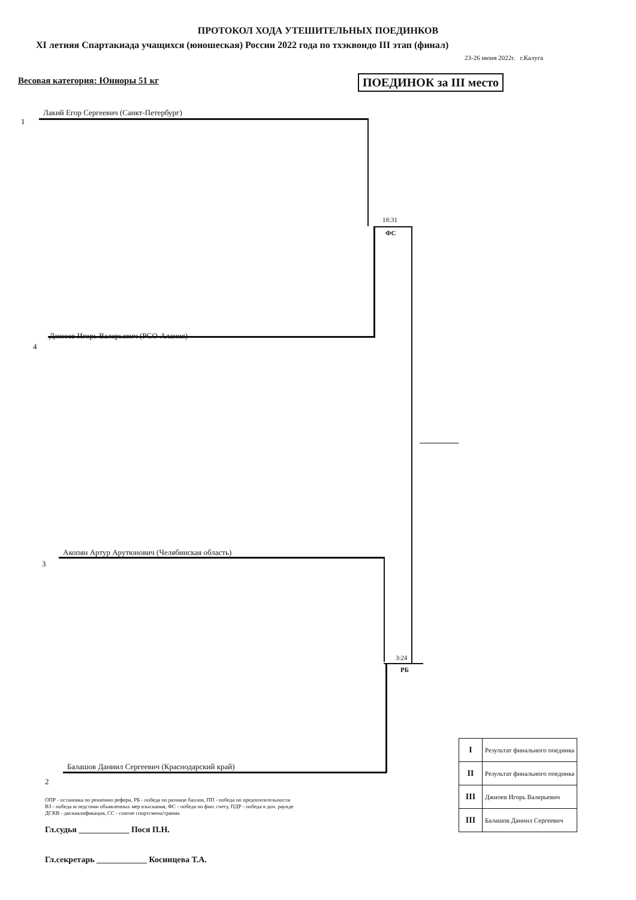ПРОТОКОЛ ХОДА УТЕШИТЕЛЬНЫХ ПОЕДИНКОВ
XI летняя Спартакиада учащихся (юношеская) России 2022 года по тхэквондо III этап (финал)
23-26 июня 2022г. г.Калуга
Весовая категория: Юниоры 51 кг
ПОЕДИНОК за III место
1
Лакий Егор Сергеевич (Санкт-Петербург)
18:31
ФС
4
Джиоев Игорь Валерьевич (РСО-Алания)
3
Акопян Артур Арутюнович (Челябинская область)
3:24
РБ
2
Балашов Даниил Сергеевич (Краснодарский край)
| I | Результат финального поединка |
| II | Результат финального поединка |
| III | Джиоев Игорь Валерьевич |
| III | Балашов Даниил Сергеевич |
ОПР - остановка по решению рефери, РБ - победа по разнице баллов, ПП - победа по предпочтительности
ВЗ - победа вследствии объявленных мер взыскания, ФС - победа по фин. счету, ПДР - победа в доп. раунде
ДСКВ - дисквалификация, СС - снятие спортсмена/травма
Гл.судья ____________ Пося П.Н.
Гл.секретарь ____________ Косинцева Т.А.